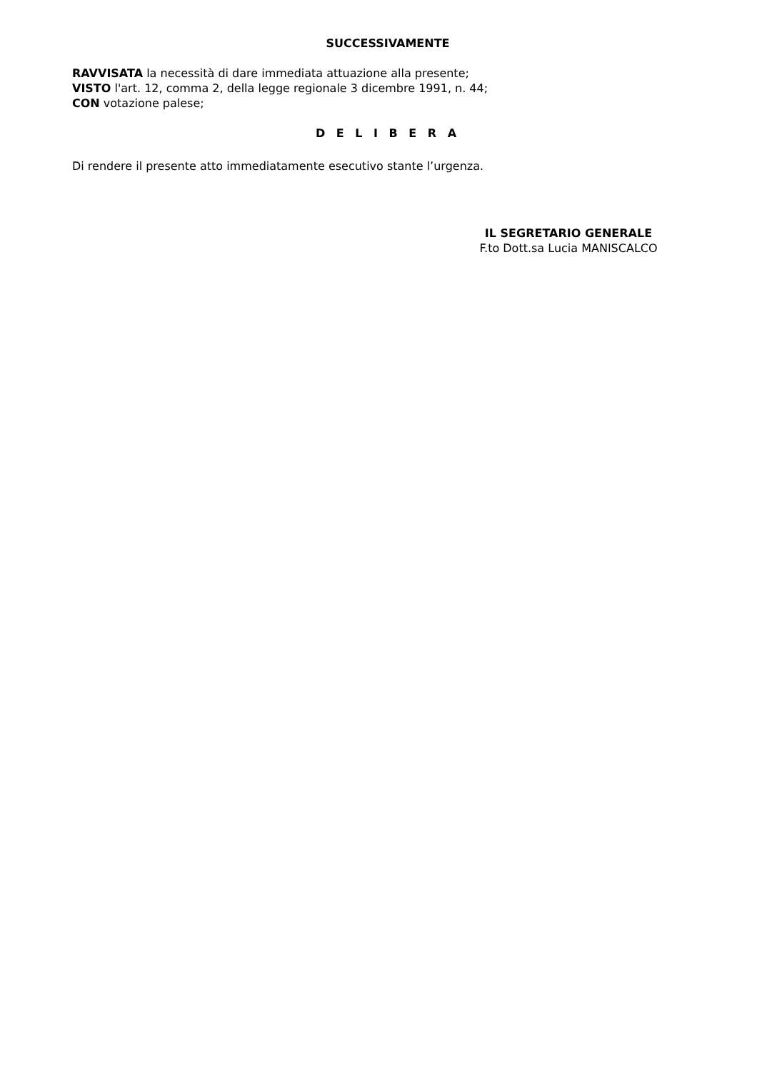SUCCESSIVAMENTE
RAVVISATA la necessità di dare immediata attuazione alla presente;
VISTO l'art. 12, comma 2, della legge regionale 3 dicembre 1991, n. 44;
CON votazione palese;
D E L I B E R A
Di rendere il presente atto immediatamente esecutivo stante l’urgenza.
IL SEGRETARIO GENERALE
F.to Dott.sa Lucia MANISCALCO